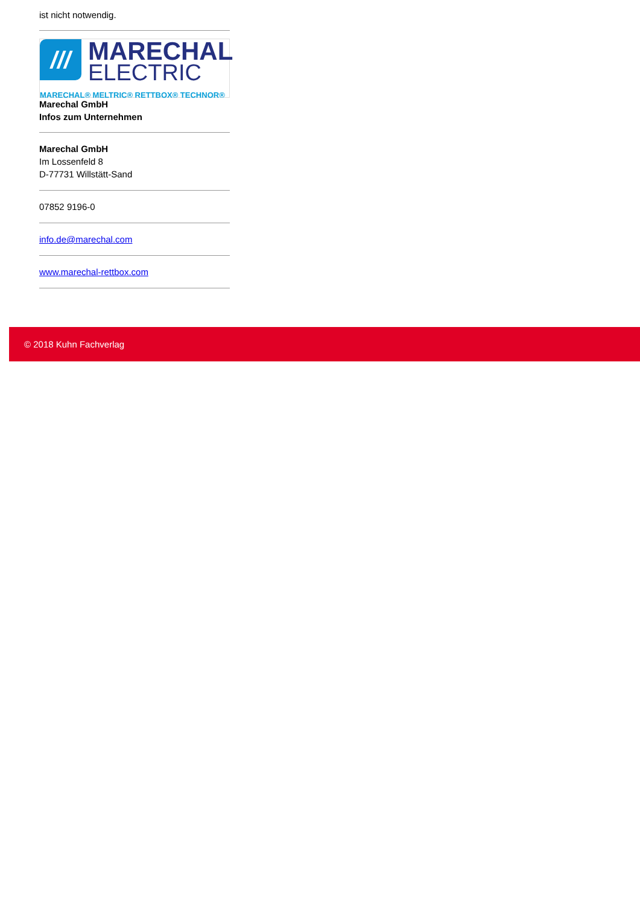ist nicht notwendig.
///
MARECHAL
ELECTRIC
MARECHAL® MELTRIC® RETTBOX® TECHNOR®
Marechal GmbH
Infos zum Unternehmen
Marechal GmbH
Im Lossenfeld 8
D-77731 Willstätt-Sand
07852 9196-0
info.de@marechal.com
www.marechal-rettbox.com
© 2018 Kuhn Fachverlag